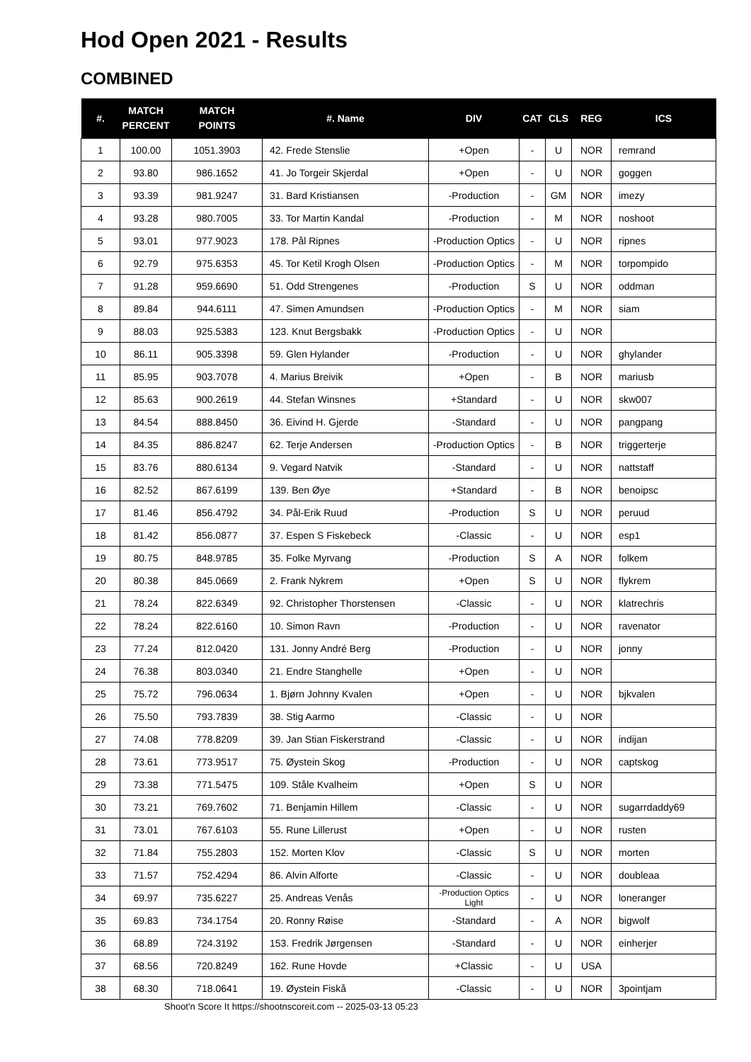Hod Open 2021 - Results
COMBINED
| #. | MATCH PERCENT | MATCH POINTS | #. Name | DIV | CAT | CLS | REG | ICS |
| --- | --- | --- | --- | --- | --- | --- | --- | --- |
| 1 | 100.00 | 1051.3903 | 42. Frede Stenslie | +Open | - | U | NOR | remrand |
| 2 | 93.80 | 986.1652 | 41. Jo Torgeir Skjerdal | +Open | - | U | NOR | goggen |
| 3 | 93.39 | 981.9247 | 31. Bard Kristiansen | -Production | - | GM | NOR | imezy |
| 4 | 93.28 | 980.7005 | 33. Tor Martin Kandal | -Production | - | M | NOR | noshoot |
| 5 | 93.01 | 977.9023 | 178. Pål Ripnes | -Production Optics | - | U | NOR | ripnes |
| 6 | 92.79 | 975.6353 | 45. Tor Ketil Krogh Olsen | -Production Optics | - | M | NOR | torpompido |
| 7 | 91.28 | 959.6690 | 51. Odd Strengenes | -Production | S | U | NOR | oddman |
| 8 | 89.84 | 944.6111 | 47. Simen Amundsen | -Production Optics | - | M | NOR | siam |
| 9 | 88.03 | 925.5383 | 123. Knut Bergsbakk | -Production Optics | - | U | NOR | |
| 10 | 86.11 | 905.3398 | 59. Glen Hylander | -Production | - | U | NOR | ghylander |
| 11 | 85.95 | 903.7078 | 4. Marius Breivik | +Open | - | B | NOR | mariusb |
| 12 | 85.63 | 900.2619 | 44. Stefan Winsnes | +Standard | - | U | NOR | skw007 |
| 13 | 84.54 | 888.8450 | 36. Eivind H. Gjerde | -Standard | - | U | NOR | pangpang |
| 14 | 84.35 | 886.8247 | 62. Terje Andersen | -Production Optics | - | B | NOR | triggerterje |
| 15 | 83.76 | 880.6134 | 9. Vegard Natvik | -Standard | - | U | NOR | nattstaff |
| 16 | 82.52 | 867.6199 | 139. Ben Øye | +Standard | - | B | NOR | benoipsc |
| 17 | 81.46 | 856.4792 | 34. Pål-Erik Ruud | -Production | S | U | NOR | peruud |
| 18 | 81.42 | 856.0877 | 37. Espen S Fiskebeck | -Classic | - | U | NOR | esp1 |
| 19 | 80.75 | 848.9785 | 35. Folke Myrvang | -Production | S | A | NOR | folkem |
| 20 | 80.38 | 845.0669 | 2. Frank Nykrem | +Open | S | U | NOR | flykrem |
| 21 | 78.24 | 822.6349 | 92. Christopher Thorstensen | -Classic | - | U | NOR | klatrechris |
| 22 | 78.24 | 822.6160 | 10. Simon Ravn | -Production | - | U | NOR | ravenator |
| 23 | 77.24 | 812.0420 | 131. Jonny André Berg | -Production | - | U | NOR | jonny |
| 24 | 76.38 | 803.0340 | 21. Endre Stanghelle | +Open | - | U | NOR | |
| 25 | 75.72 | 796.0634 | 1. Bjørn Johnny Kvalen | +Open | - | U | NOR | bjkvalen |
| 26 | 75.50 | 793.7839 | 38. Stig Aarmo | -Classic | - | U | NOR | |
| 27 | 74.08 | 778.8209 | 39. Jan Stian Fiskerstrand | -Classic | - | U | NOR | indijan |
| 28 | 73.61 | 773.9517 | 75. Øystein Skog | -Production | - | U | NOR | captskog |
| 29 | 73.38 | 771.5475 | 109. Ståle Kvalheim | +Open | S | U | NOR | |
| 30 | 73.21 | 769.7602 | 71. Benjamin Hillem | -Classic | - | U | NOR | sugarrdaddy69 |
| 31 | 73.01 | 767.6103 | 55. Rune Lillerust | +Open | - | U | NOR | rusten |
| 32 | 71.84 | 755.2803 | 152. Morten Klov | -Classic | S | U | NOR | morten |
| 33 | 71.57 | 752.4294 | 86. Alvin Alforte | -Classic | - | U | NOR | doubleaa |
| 34 | 69.97 | 735.6227 | 25. Andreas Venås | -Production Optics Light | - | U | NOR | loneranger |
| 35 | 69.83 | 734.1754 | 20. Ronny Røise | -Standard | - | A | NOR | bigwolf |
| 36 | 68.89 | 724.3192 | 153. Fredrik Jørgensen | -Standard | - | U | NOR | einherjer |
| 37 | 68.56 | 720.8249 | 162. Rune Hovde | +Classic | - | U | USA | |
| 38 | 68.30 | 718.0641 | 19. Øystein Fiskå | -Classic | - | U | NOR | 3pointjam |
Shoot'n Score It https://shootnscoreit.com -- 2025-03-13 05:23